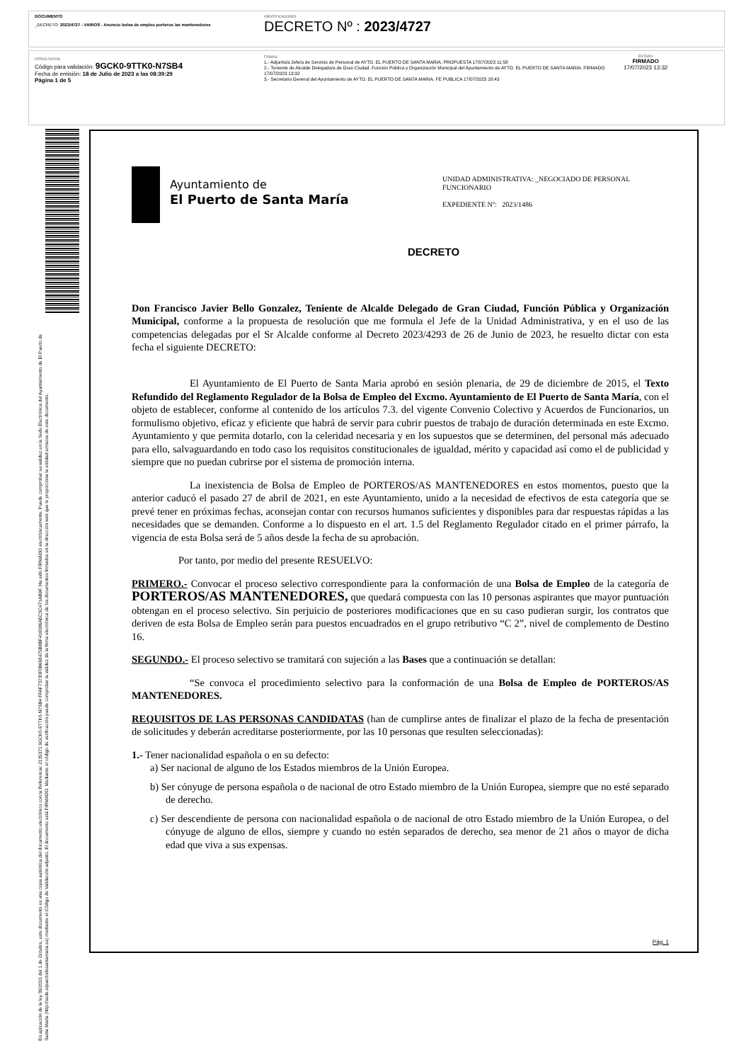DOCUMENTO
_DECRETO: 2023/4727 - VARIOS - Anuncio bolsa de empleo porteros /as mantenedores
IDENTIFICADORES
DECRETO Nº : 2023/4727
OTROS DATOS
Código para validación: 9GCK0-9TTK0-N7SB4
Fecha de emisión: 18 de Julio de 2023 a las 08:39:29
Página 1 de 5
FIRMAS
1.- Adjunto/a Jefe/a de Servicio de Personal de AYTO. EL PUERTO DE SANTA MARIA. PROPUESTA 17/07/2023 11:58
2.- Teniente de Alcalde Delegado/a de Gran Ciudad, Función Pública y Organización Municipal del Ayuntamiento de AYTO. EL PUERTO DE SANTA MARIA. FIRMADO 17/07/2023 13:32
3.- Secretario General del Ayuntamiento de AYTO. EL PUERTO DE SANTA MARIA. FE PUBLICA 17/07/2023 18:43
ESTADO
FIRMADO
17/07/2023 13:32
En aplicación de la ley 39/2015 del 1 de Octubre, este documento es una copia auténtica del documento electrónico con la Referencia: 2135371 9GCK0-9TTK0-N7SB4 FFAF73730F0B668475B8BF416086AEC3C471AB9F. Ha sido FIRMADO electrónicamente. Puede comprobar su validez en la Sede Electrónica del Ayuntamiento de El Puerto de Santa María (http://sede.elpuertodesantamaria.es) mediante el Código de Validación adjunto. El documento está FIRMADO. Mediante el código de verificación puede comprobar la validez de la firma electrónica de los documentos firmados en la dirección web que le proporciona la entidad emisora de este documento.
Ayuntamiento de
El Puerto de Santa María
UNIDAD ADMINISTRATIVA: _NEGOCIADO DE PERSONAL FUNCIONARIO
EXPEDIENTE Nº: 2023/1486
DECRETO
Don Francisco Javier Bello Gonzalez, Teniente de Alcalde Delegado de Gran Ciudad, Función Pública y Organización Municipal, conforme a la propuesta de resolución que me formula el Jefe de la Unidad Administrativa, y en el uso de las competencias delegadas por el Sr Alcalde conforme al Decreto 2023/4293 de 26 de Junio de 2023, he resuelto dictar con esta fecha el siguiente DECRETO:
El Ayuntamiento de El Puerto de Santa Maria aprobó en sesión plenaria, de 29 de diciembre de 2015, el Texto Refundido del Reglamento Regulador de la Bolsa de Empleo del Excmo. Ayuntamiento de El Puerto de Santa María, con el objeto de establecer, conforme al contenido de los artículos 7.3. del vigente Convenio Colectivo y Acuerdos de Funcionarios, un formulismo objetivo, eficaz y eficiente que habrá de servir para cubrir puestos de trabajo de duración determinada en este Excmo. Ayuntamiento y que permita dotarlo, con la celeridad necesaria y en los supuestos que se determinen, del personal más adecuado para ello, salvaguardando en todo caso los requisitos constitucionales de igualdad, mérito y capacidad así como el de publicidad y siempre que no puedan cubrirse por el sistema de promoción interna.
La inexistencia de Bolsa de Empleo de PORTEROS/AS MANTENEDORES en estos momentos, puesto que la anterior caducó el pasado 27 de abril de 2021, en este Ayuntamiento, unido a la necesidad de efectivos de esta categoría que se prevé tener en próximas fechas, aconsejan contar con recursos humanos suficientes y disponibles para dar respuestas rápidas a las necesidades que se demanden. Conforme a lo dispuesto en el art. 1.5 del Reglamento Regulador citado en el primer párrafo, la vigencia de esta Bolsa será de 5 años desde la fecha de su aprobación.
Por tanto, por medio del presente RESUELVO:
PRIMERO.- Convocar el proceso selectivo correspondiente para la conformación de una Bolsa de Empleo de la categoría de PORTEROS/AS MANTENEDORES, que quedará compuesta con las 10 personas aspirantes que mayor puntuación obtengan en el proceso selectivo. Sin perjuicio de posteriores modificaciones que en su caso pudieran surgir, los contratos que deriven de esta Bolsa de Empleo serán para puestos encuadrados en el grupo retributivo “C 2”, nivel de complemento de Destino 16.
SEGUNDO.- El proceso selectivo se tramitará con sujeción a las Bases que a continuación se detallan:
“Se convoca el procedimiento selectivo para la conformación de una Bolsa de Empleo de PORTEROS/AS MANTENEDORES.
REQUISITOS DE LAS PERSONAS CANDIDATAS (han de cumplirse antes de finalizar el plazo de la fecha de presentación de solicitudes y deberán acreditarse posteriormente, por las 10 personas que resulten seleccionadas):
1.- Tener nacionalidad española o en su defecto:
a) Ser nacional de alguno de los Estados miembros de la Unión Europea.
b) Ser cónyuge de persona española o de nacional de otro Estado miembro de la Unión Europea, siempre que no esté separado de derecho.
c) Ser descendiente de persona con nacionalidad española o de nacional de otro Estado miembro de la Unión Europea, o del cónyuge de alguno de ellos, siempre y cuando no estén separados de derecho, sea menor de 21 años o mayor de dicha edad que viva a sus expensas.
Pág. 1